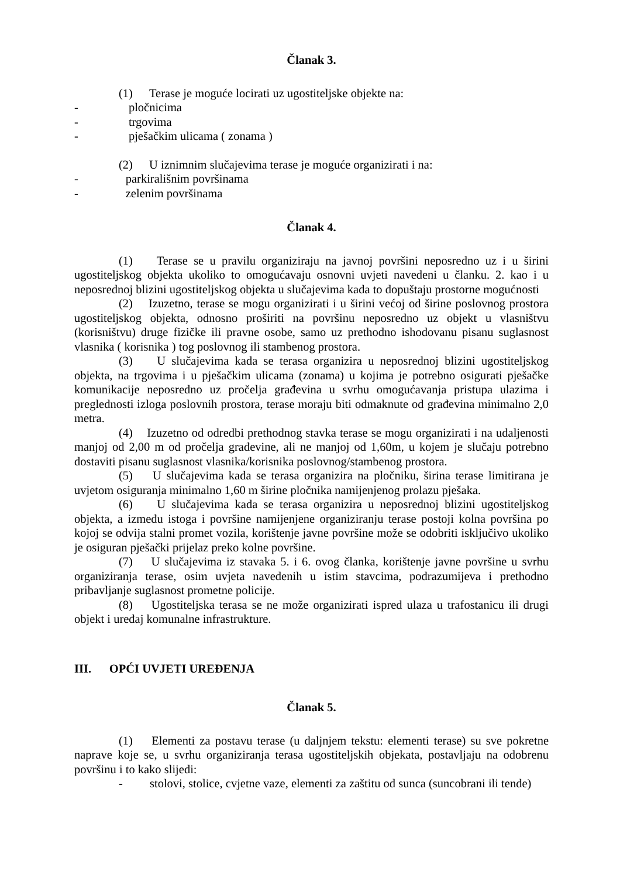Članak 3.
(1) Terase je moguće locirati uz ugostiteljske objekte na:
- pločnicima
- trgovima
- pješačkim ulicama ( zonama )
(2) U iznimnim slučajevima terase je moguće organizirati i na:
- parkirališnim površinama
- zelenim površinama
Članak 4.
(1) Terase se u pravilu organiziraju na javnoj površini neposredno uz i u širini ugostiteljskog objekta ukoliko to omogućavaju osnovni uvjeti navedeni u članku. 2. kao i u neposrednoj blizini ugostiteljskog objekta u slučajevima kada to dopuštaju prostorne mogućnosti
(2) Izuzetno, terase se mogu organizirati i u širini većoj od širine poslovnog prostora ugostiteljskog objekta, odnosno proširiti na površinu neposredno uz objekt u vlasništvu (korisništvu) druge fizičke ili pravne osobe, samo uz prethodno ishodovanu pisanu suglasnost vlasnika ( korisnika ) tog poslovnog ili stambenog prostora.
(3) U slučajevima kada se terasa organizira u neposrednoj blizini ugostiteljskog objekta, na trgovima i u pješačkim ulicama (zonama) u kojima je potrebno osigurati pješačke komunikacije neposredno uz pročelja građevina u svrhu omogućavanja pristupa ulazima i preglednosti izloga poslovnih prostora, terase moraju biti odmaknute od građevina minimalno 2,0 metra.
(4) Izuzetno od odredbi prethodnog stavka terase se mogu organizirati i na udaljenosti manjoj od 2,00 m od pročelja građevine, ali ne manjoj od 1,60m, u kojem je slučaju potrebno dostaviti pisanu suglasnost vlasnika/korisnika poslovnog/stambenog prostora.
(5) U slučajevima kada se terasa organizira na pločniku, širina terase limitirana je uvjetom osiguranja minimalno 1,60 m širine pločnika namijenjenog prolazu pješaka.
(6) U slučajevima kada se terasa organizira u neposrednoj blizini ugostiteljskog objekta, a između istoga i površine namijenjene organiziranju terase postoji kolna površina po kojoj se odvija stalni promet vozila, korištenje javne površine može se odobriti isključivo ukoliko je osiguran pješački prijelaz preko kolne površine.
(7) U slučajevima iz stavaka 5. i 6. ovog članka, korištenje javne površine u svrhu organiziranja terase, osim uvjeta navedenih u istim stavcima, podrazumijeva i prethodno pribavljanje suglasnost prometne policije.
(8) Ugostiteljska terasa se ne može organizirati ispred ulaza u trafostanicu ili drugi objekt i uređaj komunalne infrastrukture.
III. OPĆI UVJETI UREĐENJA
Članak 5.
(1) Elementi za postavu terase (u daljnjem tekstu: elementi terase) su sve pokretne naprave koje se, u svrhu organiziranja terasa ugostiteljskih objekata, postavljaju na odobrenu površinu i to kako slijedi:
- stolovi, stolice, cvjetne vaze, elementi za zaštitu od sunca (suncobrani ili tende)